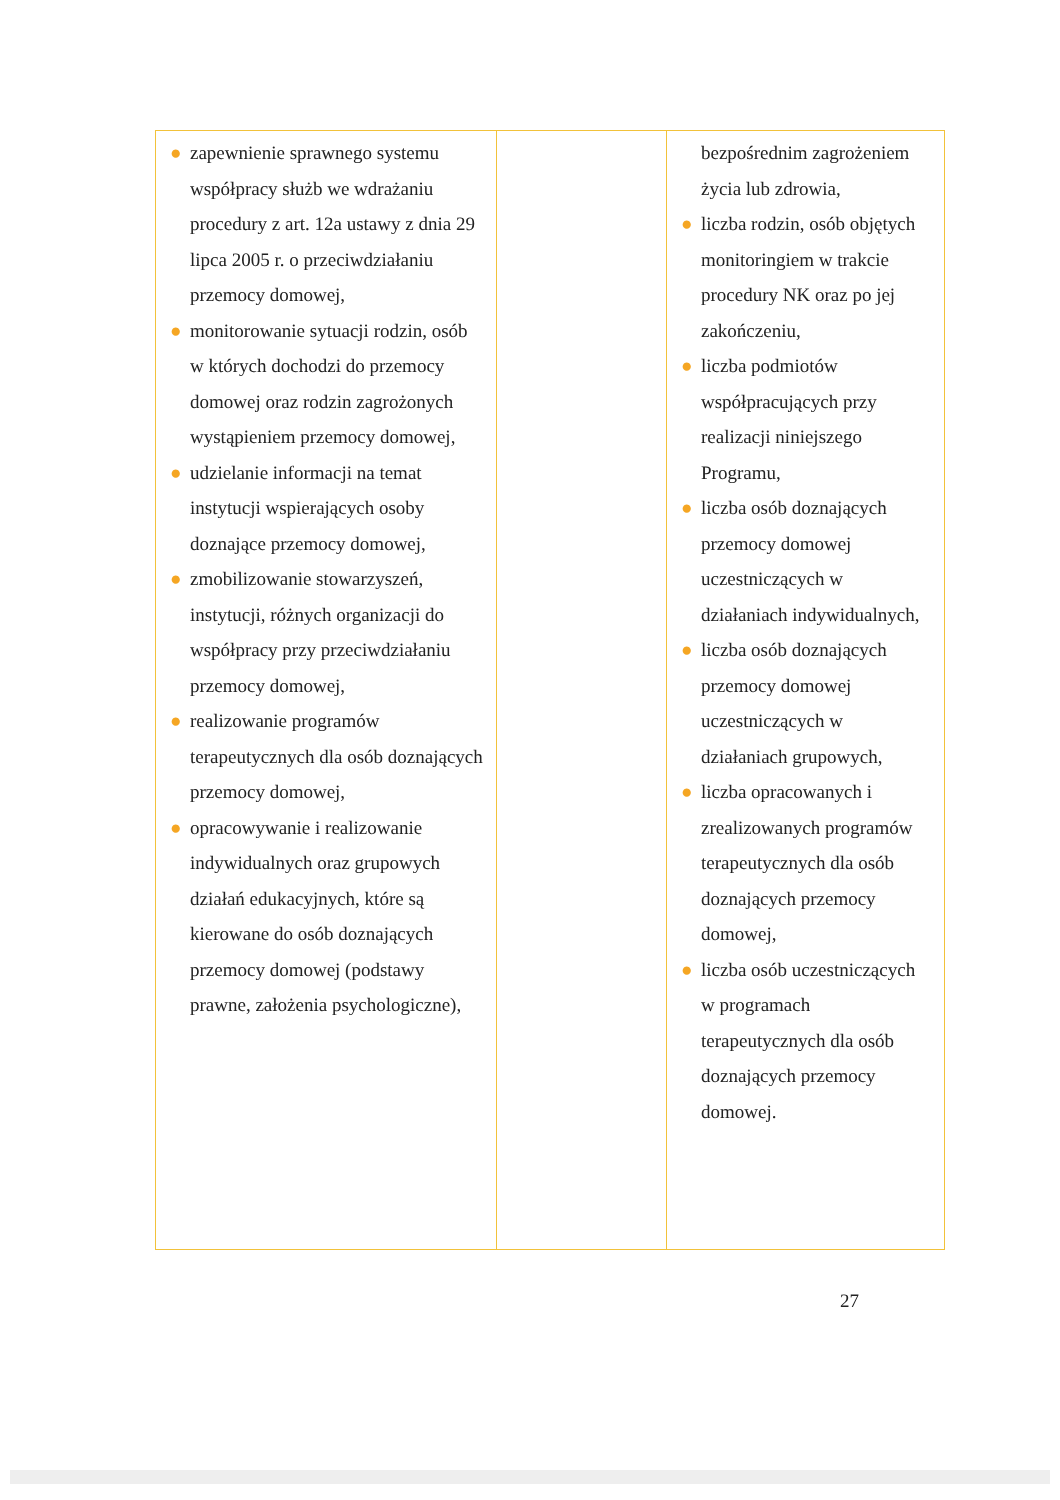| ● zapewnienie sprawnego systemu współpracy służb we wdrażaniu procedury z art. 12a ustawy z dnia 29 lipca 2005 r. o przeciwdziałaniu przemocy domowej, ● monitorowanie sytuacji rodzin, osób w których dochodzi do przemocy domowej oraz rodzin zagrożonych wystąpieniem przemocy domowej, ● udzielanie informacji na temat instytucji wspierających osoby doznające przemocy domowej, ● zmobilizowanie stowarzyszeń, instytucji, różnych organizacji do współpracy przy przeciwdziałaniu przemocy domowej, ● realizowanie programów terapeutycznych dla osób doznających przemocy domowej, ● opracowywanie i realizowanie indywidualnych oraz grupowych działań edukacyjnych, które są kierowane do osób doznających przemocy domowej (podstawy prawne, założenia psychologiczne), | | bezpośrednim zagrożeniem życia lub zdrowia, ● liczba rodzin, osób objętych monitoringiem w trakcie procedury NK oraz po jej zakończeniu, ● liczba podmiotów współpracujących przy realizacji niniejszego Programu, ● liczba osób doznających przemocy domowej uczestniczących w działaniach indywidualnych, ● liczba osób doznających przemocy domowej uczestniczących w działaniach grupowych, ● liczba opracowanych i zrealizowanych programów terapeutycznych dla osób doznających przemocy domowej, ● liczba osób uczestniczących w programach terapeutycznych dla osób doznających przemocy domowej. |
27